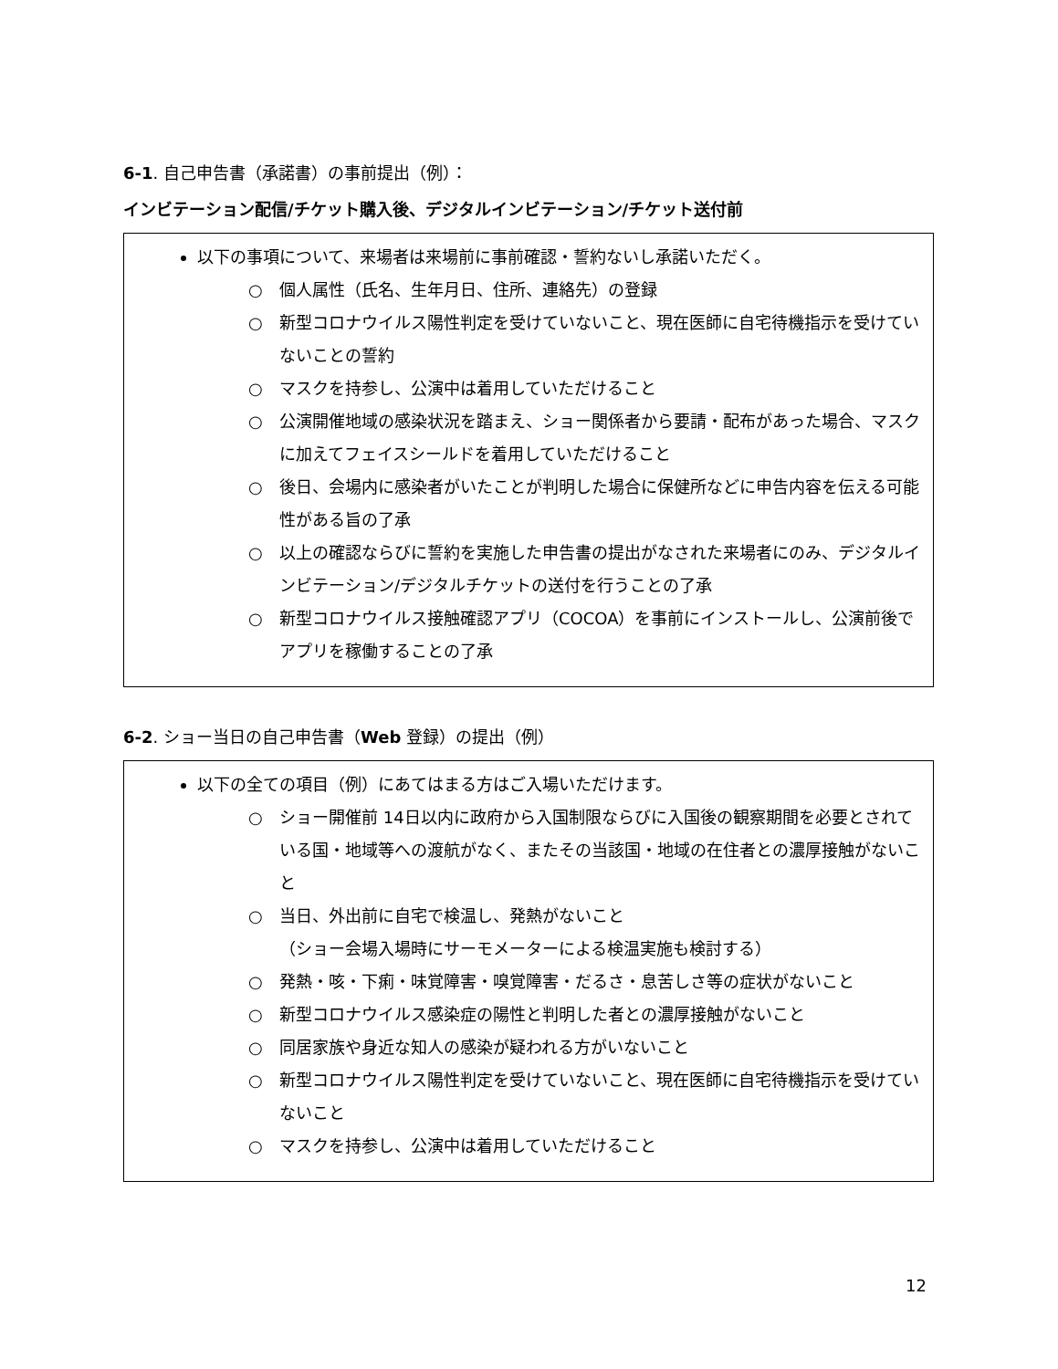6-1. 自己申告書（承諾書）の事前提出（例）：
インビテーション配信/チケット購入後、デジタルインビテーション/チケット送付前
以下の事項について、来場者は来場前に事前確認・誓約ないし承諾いただく。
○ 個人属性（氏名、生年月日、住所、連絡先）の登録
○ 新型コロナウイルス陽性判定を受けていないこと、現在医師に自宅待機指示を受けていないことの誓約
○ マスクを持参し、公演中は着用していただけること
○ 公演開催地域の感染状況を踏まえ、ショー関係者から要請・配布があった場合、マスクに加えてフェイスシールドを着用していただけること
○ 後日、会場内に感染者がいたことが判明した場合に保健所などに申告内容を伝える可能性がある旨の了承
○ 以上の確認ならびに誓約を実施した申告書の提出がなされた来場者にのみ、デジタルインビテーション/デジタルチケットの送付を行うことの了承
○ 新型コロナウイルス接触確認アプリ（COCOA）を事前にインストールし、公演前後でアプリを稼働することの了承
6-2. ショー当日の自己申告書（Web 登録）の提出（例）
以下の全ての項目（例）にあてはまる方はご入場いただけます。
○ ショー開催前 14日以内に政府から入国制限ならびに入国後の観察期間を必要とされている国・地域等への渡航がなく、またその当該国・地域の在住者との濃厚接触がないこと
○ 当日、外出前に自宅で検温し、発熱がないこと
（ショー会場入場時にサーモメーターによる検温実施も検討する）
○ 発熱・咳・下痢・味覚障害・嗅覚障害・だるさ・息苦しさ等の症状がないこと
○ 新型コロナウイルス感染症の陽性と判明した者との濃厚接触がないこと
○ 同居家族や身近な知人の感染が疑われる方がいないこと
○ 新型コロナウイルス陽性判定を受けていないこと、現在医師に自宅待機指示を受けていないこと
○ マスクを持参し、公演中は着用していただけること
12